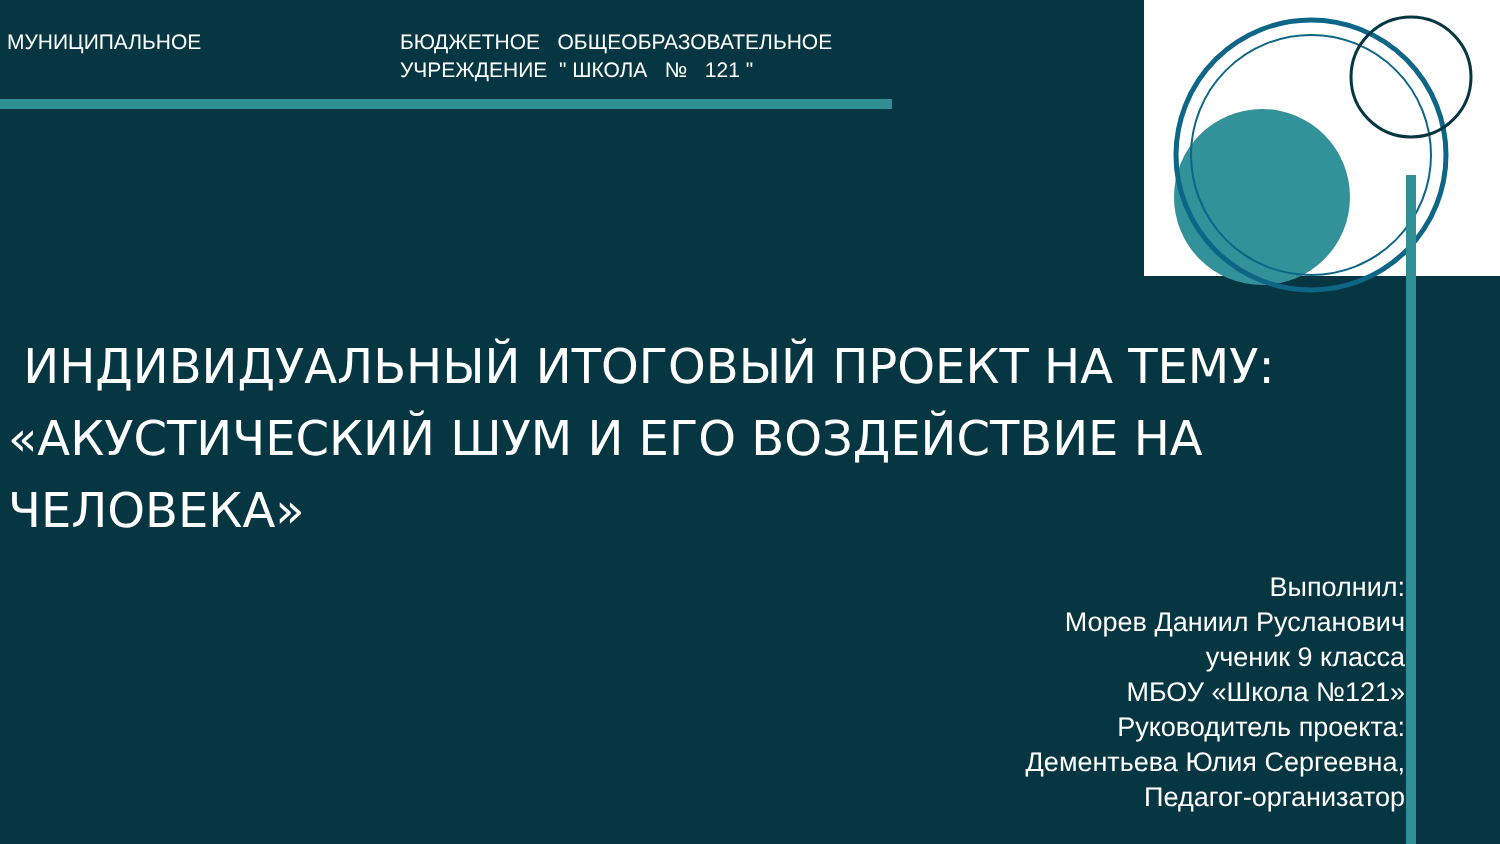МУНИЦИПАЛЬНОЕ БЮДЖЕТНОЕ ОБЩЕОБРАЗОВАТЕЛЬНОЕ
УЧРЕЖДЕНИЕ " ШКОЛА № 121 "
ИНДИВИДУАЛЬНЫЙ ИТОГОВЫЙ ПРОЕКТ НА ТЕМУ: «АКУСТИЧЕСКИЙ ШУМ И ЕГО ВОЗДЕЙСТВИЕ НА ЧЕЛОВЕКА»
Выполнил:
Морев Даниил Русланович
ученик 9 класса
МБОУ «Школа №121»
Руководитель проекта:
Дементьева Юлия Сергеевна,
Педагог-организатор